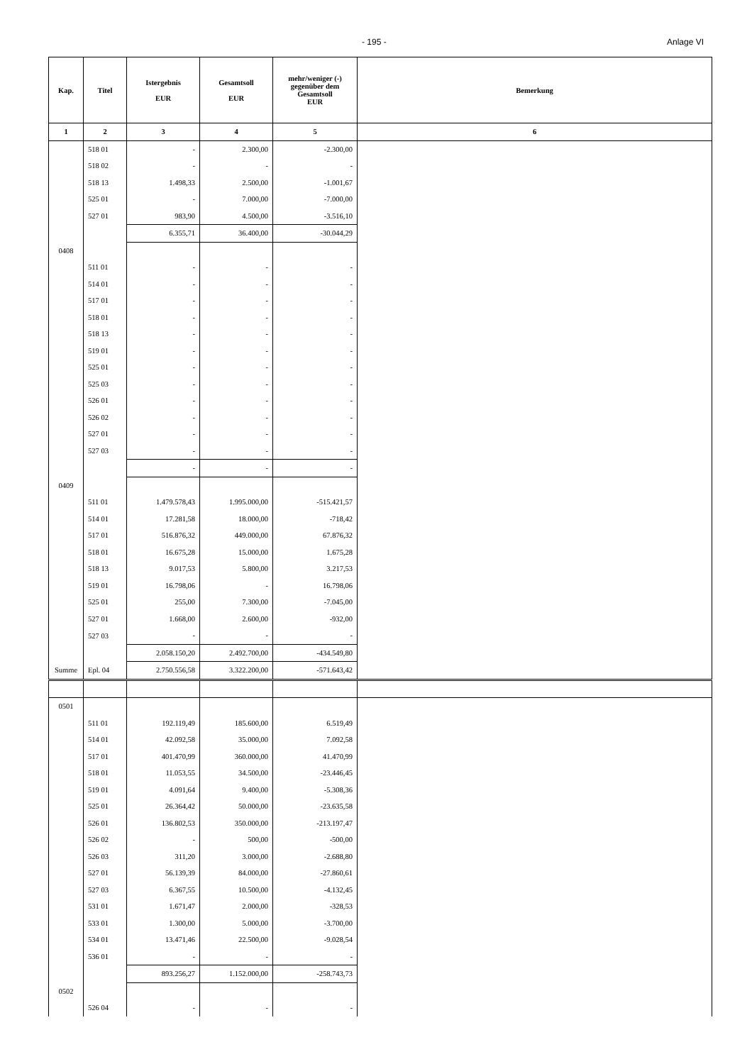- 195 - Anlage VI
| Kap. | Titel | Istergebnis EUR | Gesamtsoll EUR | mehr/weniger (-) gegenüber dem Gesamtsoll EUR | Bemerkung |
| --- | --- | --- | --- | --- | --- |
| 1 | 2 | 3 | 4 | 5 | 6 |
| | 518 01 | - | 2.300,00 | -2.300,00 | |
| | 518 02 | - | - | - | |
| | 518 13 | 1.498,33 | 2.500,00 | -1.001,67 | |
| | 525 01 | - | 7.000,00 | -7.000,00 | |
| | 527 01 | 983,90 | 4.500,00 | -3.516,10 | |
| | | 6.355,71 | 36.400,00 | -30.044,29 | |
| 0408 | | | | | |
| | 511 01 | - | - | - | |
| | 514 01 | - | - | - | |
| | 517 01 | - | - | - | |
| | 518 01 | - | - | - | |
| | 518 13 | - | - | - | |
| | 519 01 | - | - | - | |
| | 525 01 | - | - | - | |
| | 525 03 | - | - | - | |
| | 526 01 | - | - | - | |
| | 526 02 | - | - | - | |
| | 527 01 | - | - | - | |
| | 527 03 | - | - | - | |
| | | - | - | - | |
| 0409 | | | | | |
| | 511 01 | 1.479.578,43 | 1.995.000,00 | -515.421,57 | |
| | 514 01 | 17.281,58 | 18.000,00 | -718,42 | |
| | 517 01 | 516.876,32 | 449.000,00 | 67.876,32 | |
| | 518 01 | 16.675,28 | 15.000,00 | 1.675,28 | |
| | 518 13 | 9.017,53 | 5.800,00 | 3.217,53 | |
| | 519 01 | 16.798,06 | - | 16.798,06 | |
| | 525 01 | 255,00 | 7.300,00 | -7.045,00 | |
| | 527 01 | 1.668,00 | 2.600,00 | -932,00 | |
| | 527 03 | - | - | - | |
| | | 2.058.150,20 | 2.492.700,00 | -434.549,80 | |
| Summe | Epl. 04 | 2.750.556,58 | 3.322.200,00 | -571.643,42 | |
| 0501 | | | | | |
| | 511 01 | 192.119,49 | 185.600,00 | 6.519,49 | |
| | 514 01 | 42.092,58 | 35.000,00 | 7.092,58 | |
| | 517 01 | 401.470,99 | 360.000,00 | 41.470,99 | |
| | 518 01 | 11.053,55 | 34.500,00 | -23.446,45 | |
| | 519 01 | 4.091,64 | 9.400,00 | -5.308,36 | |
| | 525 01 | 26.364,42 | 50.000,00 | -23.635,58 | |
| | 526 01 | 136.802,53 | 350.000,00 | -213.197,47 | |
| | 526 02 | - | 500,00 | -500,00 | |
| | 526 03 | 311,20 | 3.000,00 | -2.688,80 | |
| | 527 01 | 56.139,39 | 84.000,00 | -27.860,61 | |
| | 527 03 | 6.367,55 | 10.500,00 | -4.132,45 | |
| | 531 01 | 1.671,47 | 2.000,00 | -328,53 | |
| | 533 01 | 1.300,00 | 5.000,00 | -3.700,00 | |
| | 534 01 | 13.471,46 | 22.500,00 | -9.028,54 | |
| | 536 01 | - | - | - | |
| | | 893.256,27 | 1.152.000,00 | -258.743,73 | |
| 0502 | | | | | |
| | 526 04 | - | - | - | |